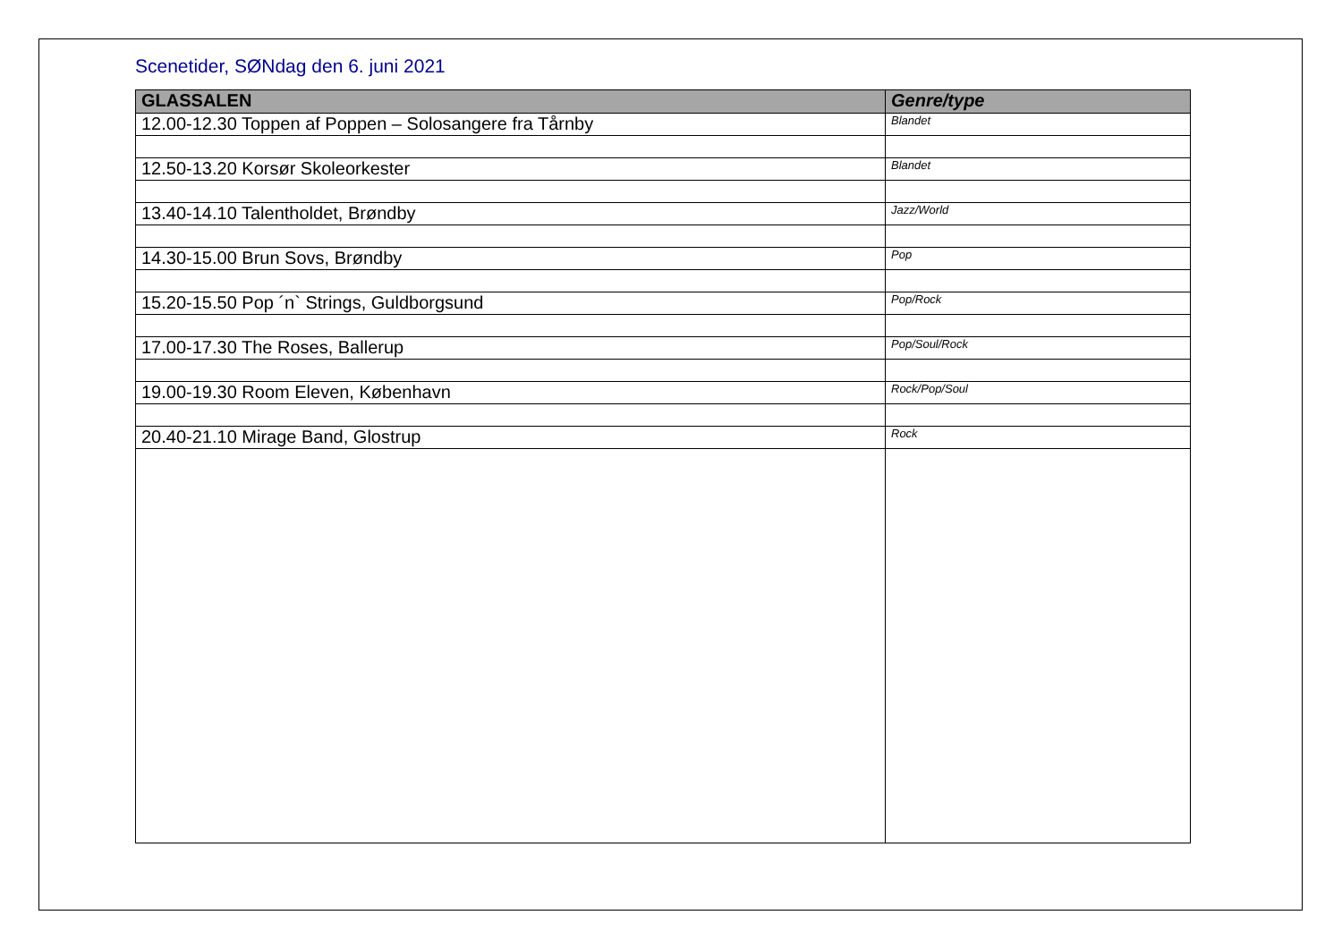Scenetider, SØNdag den 6. juni 2021
| GLASSALEN | Genre/type |
| --- | --- |
| 12.00-12.30 Toppen af Poppen – Solosangere fra Tårnby | Blandet |
| 12.50-13.20 Korsør Skoleorkester | Blandet |
| 13.40-14.10 Talentholdet, Brøndby | Jazz/World |
| 14.30-15.00 Brun Sovs, Brøndby | Pop |
| 15.20-15.50 Pop ´n` Strings, Guldborgsund | Pop/Rock |
| 17.00-17.30 The Roses, Ballerup | Pop/Soul/Rock |
| 19.00-19.30 Room Eleven, København | Rock/Pop/Soul |
| 20.40-21.10 Mirage Band, Glostrup | Rock |